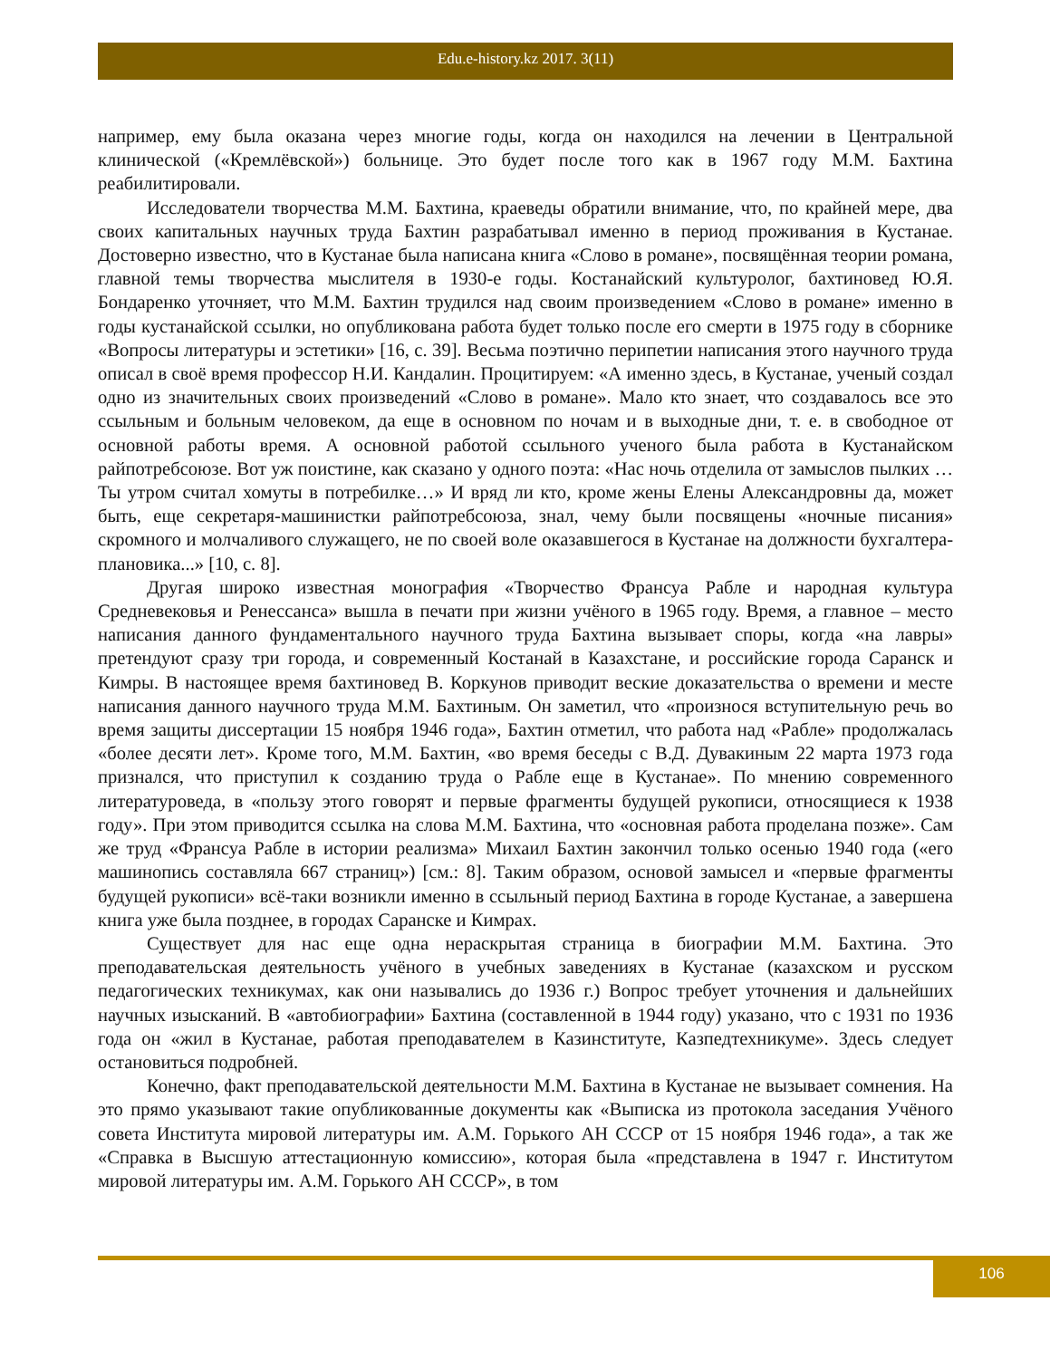Edu.e-history.kz 2017. 3(11)
например, ему была оказана через многие годы, когда он находился на лечении в Центральной клинической («Кремлёвской») больнице. Это будет после того как в 1967 году М.М. Бахтина реабилитировали.
Исследователи творчества М.М. Бахтина, краеведы обратили внимание, что, по крайней мере, два своих капитальных научных труда Бахтин разрабатывал именно в период проживания в Кустанае. Достоверно известно, что в Кустанае была написана книга «Слово в романе», посвящённая теории романа, главной темы творчества мыслителя в 1930-е годы. Костанайский культуролог, бахтиновед Ю.Я. Бондаренко уточняет, что М.М. Бахтин трудился над своим произведением «Слово в романе» именно в годы кустанайской ссылки, но опубликована работа будет только после его смерти в 1975 году в сборнике «Вопросы литературы и эстетики» [16, с. 39]. Весьма поэтично перипетии написания этого научного труда описал в своё время профессор Н.И. Кандалин. Процитируем: «А именно здесь, в Кустанае, ученый создал одно из значительных своих произведений «Слово в романе». Мало кто знает, что создавалось все это ссыльным и больным человеком, да еще в основном по ночам и в выходные дни, т. е. в свободное от основной работы время. А основной работой ссыльного ученого была работа в Кустанайском райпотребсоюзе. Вот уж поистине, как сказано у одного поэта: «Нас ночь отделила от замыслов пылких … Ты утром считал хомуты в потребилке…» И вряд ли кто, кроме жены Елены Александровны да, может быть, еще секретаря-машинистки райпотребсоюза, знал, чему были посвящены «ночные писания» скромного и молчаливого служащего, не по своей воле оказавшегося в Кустанае на должности бухгалтера-плановика...» [10, с. 8].
Другая широко известная монография «Творчество Франсуа Рабле и народная культура Средневековья и Ренессанса» вышла в печати при жизни учёного в 1965 году. Время, а главное – место написания данного фундаментального научного труда Бахтина вызывает споры, когда «на лавры» претендуют сразу три города, и современный Костанай в Казахстане, и российские города Саранск и Кимры. В настоящее время бахтиновед В. Коркунов приводит веские доказательства о времени и месте написания данного научного труда М.М. Бахтиным. Он заметил, что «произнося вступительную речь во время защиты диссертации 15 ноября 1946 года», Бахтин отметил, что работа над «Рабле» продолжалась «более десяти лет». Кроме того, М.М. Бахтин, «во время беседы с В.Д. Дувакиным 22 марта 1973 года признался, что приступил к созданию труда о Рабле еще в Кустанае». По мнению современного литературоведа, в «пользу этого говорят и первые фрагменты будущей рукописи, относящиеся к 1938 году». При этом приводится ссылка на слова М.М. Бахтина, что «основная работа проделана позже». Сам же труд «Франсуа Рабле в истории реализма» Михаил Бахтин закончил только осенью 1940 года («его машинопись составляла 667 страниц») [см.: 8]. Таким образом, основой замысел и «первые фрагменты будущей рукописи» всё-таки возникли именно в ссыльный период Бахтина в городе Кустанае, а завершена книга уже была позднее, в городах Саранске и Кимрах.
Существует для нас еще одна нераскрытая страница в биографии М.М. Бахтина. Это преподавательская деятельность учёного в учебных заведениях в Кустанае (казахском и русском педагогических техникумах, как они назывались до 1936 г.) Вопрос требует уточнения и дальнейших научных изысканий. В «автобиографии» Бахтина (составленной в 1944 году) указано, что с 1931 по 1936 года он «жил в Кустанае, работая преподавателем в Казинституте, Казпедтехникуме». Здесь следует остановиться подробней.
Конечно, факт преподавательской деятельности М.М. Бахтина в Кустанае не вызывает сомнения. На это прямо указывают такие опубликованные документы как «Выписка из протокола заседания Учёного совета Института мировой литературы им. А.М. Горького АН СССР от 15 ноября 1946 года», а так же «Справка в Высшую аттестационную комиссию», которая была «представлена в 1947 г. Институтом мировой литературы им. А.М. Горького АН СССР», в том
106